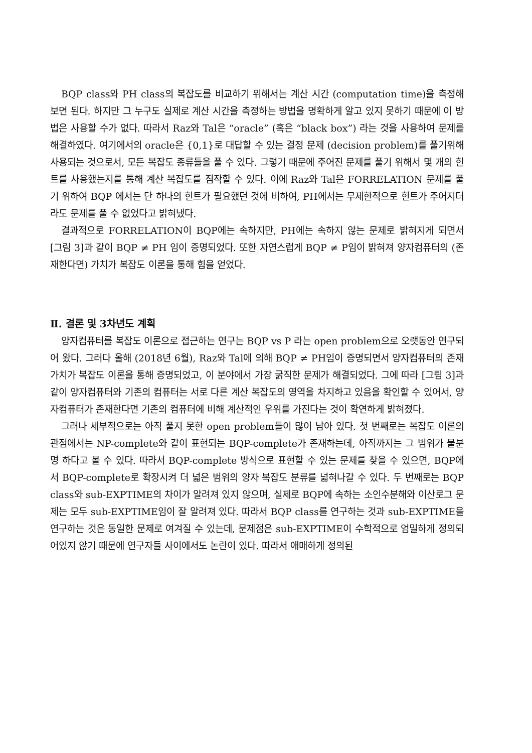BQP class와 PH class의 복잡도를 비교하기 위해서는 계산 시간 (computation time)을 측정해 보면 된다. 하지만 그 누구도 실제로 계산 시간을 측정하는 방법을 명확하게 알고 있지 못하기 때문에 이 방법은 사용할 수가 없다. 따라서 Raz와 Tal은 “oracle” (혹은 “black box”) 라는 것을 사용하여 문제를 해결하였다. 여기에서의 oracle은 {0,1}로 대답할 수 있는 결정 문제 (decision problem)를 풀기위해 사용되는 것으로서, 모든 복잡도 종류들을 풀 수 있다. 그렇기 때문에 주어진 문제를 풀기 위해서 몇 개의 힌트를 사용했는지를 통해 계산 복잡도를 짐작할 수 있다. 이에 Raz와 Tal은 FORRELATION 문제를 풀기 위하여 BQP 에서는 단 하나의 힌트가 필요했던 것에 비하여, PH에서는 무제한적으로 힌트가 주어지더라도 문제를 풀 수 없었다고 밝혀냈다.
결과적으로 FORRELATION이 BQP에는 속하지만, PH에는 속하지 않는 문제로 밝혀지게 되면서 [그림 3]과 같이 BQP ≠ PH 임이 증명되었다. 또한 자연스럽게 BQP ≠ P임이 밝혀져 양자컴퓨터의 (존재한다면) 가치가 복잡도 이론을 통해 힘을 얻었다.
Ⅱ. 결론 및 3차년도 계획
양자컴퓨터를 복잡도 이론으로 접근하는 연구는 BQP vs P 라는 open problem으로 오랫동안 연구되어 왔다. 그러다 올해 (2018년 6월), Raz와 Tal에 의해 BQP ≠ PH임이 증명되면서 양자컴퓨터의 존재 가치가 복잡도 이론을 통해 증명되었고, 이 분야에서 가장 굵직한 문제가 해결되었다. 그에 따라 [그림 3]과 같이 양자컴퓨터와 기존의 컴퓨터는 서로 다른 계산 복잡도의 영역을 차지하고 있음을 확인할 수 있어서, 양자컴퓨터가 존재한다면 기존의 컴퓨터에 비해 계산적인 우위를 가진다는 것이 확연하게 밝혀졌다.
그러나 세부적으로는 아직 풀지 못한 open problem들이 많이 남아 있다. 첫 번째로는 복잡도 이론의 관점에서는 NP-complete와 같이 표현되는 BQP-complete가 존재하는데, 아직까지는 그 범위가 불분명 하다고 볼 수 있다. 따라서 BQP-complete 방식으로 표현할 수 있는 문제를 찾을 수 있으면, BQP에서 BQP-complete로 확장시켜 더 넓은 범위의 양자 복잡도 분류를 넓혀나갈 수 있다. 두 번째로는 BQP class와 sub-EXPTIME의 차이가 알려져 있지 않으며, 실제로 BQP에 속하는 소인수분해와 이산로그 문제는 모두 sub-EXPTIME임이 잘 알려져 있다. 따라서 BQP class를 연구하는 것과 sub-EXPTIME을 연구하는 것은 동일한 문제로 여겨질 수 있는데, 문제점은 sub-EXPTIME이 수학적으로 엄밀하게 정의되어있지 않기 때문에 연구자들 사이에서도 논란이 있다. 따라서 애매하게 정의된